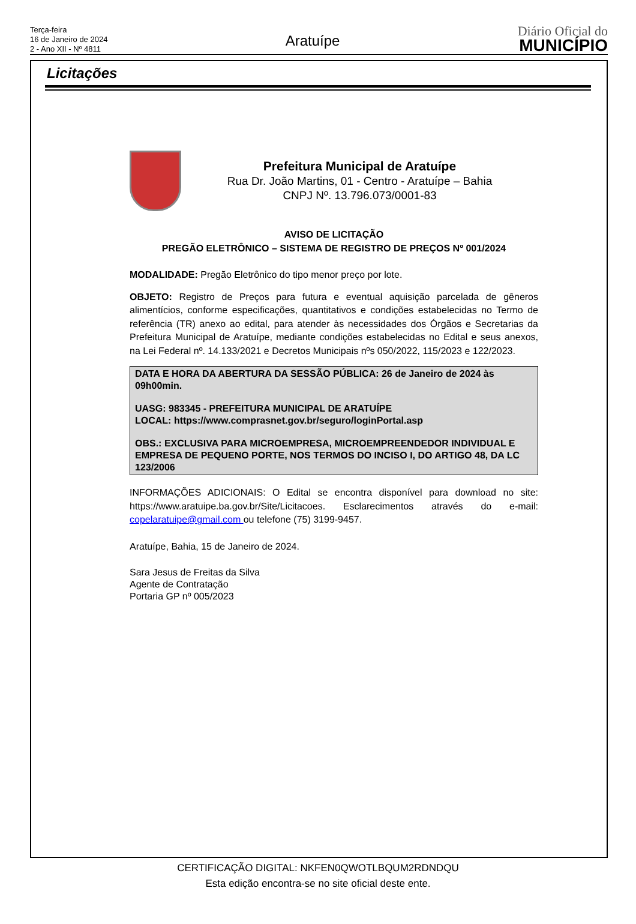Terça-feira
16 de Janeiro de 2024
2 - Ano XII - Nº 4811
Aratuípe
Diário Oficial do
MUNICÍPIO
Licitações
Prefeitura Municipal de Aratuípe
Rua Dr. João Martins, 01 - Centro - Aratuípe – Bahia
CNPJ Nº. 13.796.073/0001-83
AVISO DE LICITAÇÃO
PREGÃO ELETRÔNICO – SISTEMA DE REGISTRO DE PREÇOS Nº 001/2024
MODALIDADE: Pregão Eletrônico do tipo menor preço por lote.
OBJETO: Registro de Preços para futura e eventual aquisição parcelada de gêneros alimentícios, conforme especificações, quantitativos e condições estabelecidas no Termo de referência (TR) anexo ao edital, para atender às necessidades dos Órgãos e Secretarias da Prefeitura Municipal de Aratuípe, mediante condições estabelecidas no Edital e seus anexos, na Lei Federal nº. 14.133/2021 e Decretos Municipais nºs 050/2022, 115/2023 e 122/2023.
DATA E HORA DA ABERTURA DA SESSÃO PÚBLICA: 26 de Janeiro de 2024 às 09h00min.
UASG: 983345 - PREFEITURA MUNICIPAL DE ARATUÍPE
LOCAL: https://www.comprasnet.gov.br/seguro/loginPortal.asp
OBS.: EXCLUSIVA PARA MICROEMPRESA, MICROEMPREENDEDOR INDIVIDUAL E EMPRESA DE PEQUENO PORTE, NOS TERMOS DO INCISO I, DO ARTIGO 48, DA LC 123/2006
INFORMAÇÕES ADICIONAIS: O Edital se encontra disponível para download no site: https://www.aratuipe.ba.gov.br/Site/Licitacoes. Esclarecimentos através do e-mail: copelaratuipe@gmail.com ou telefone (75) 3199-9457.
Aratuípe, Bahia, 15 de Janeiro de 2024.
Sara Jesus de Freitas da Silva
Agente de Contratação
Portaria GP nº 005/2023
CERTIFICAÇÃO DIGITAL: NKFEN0QWOTLBQUM2RDNDQU
Esta edição encontra-se no site oficial deste ente.